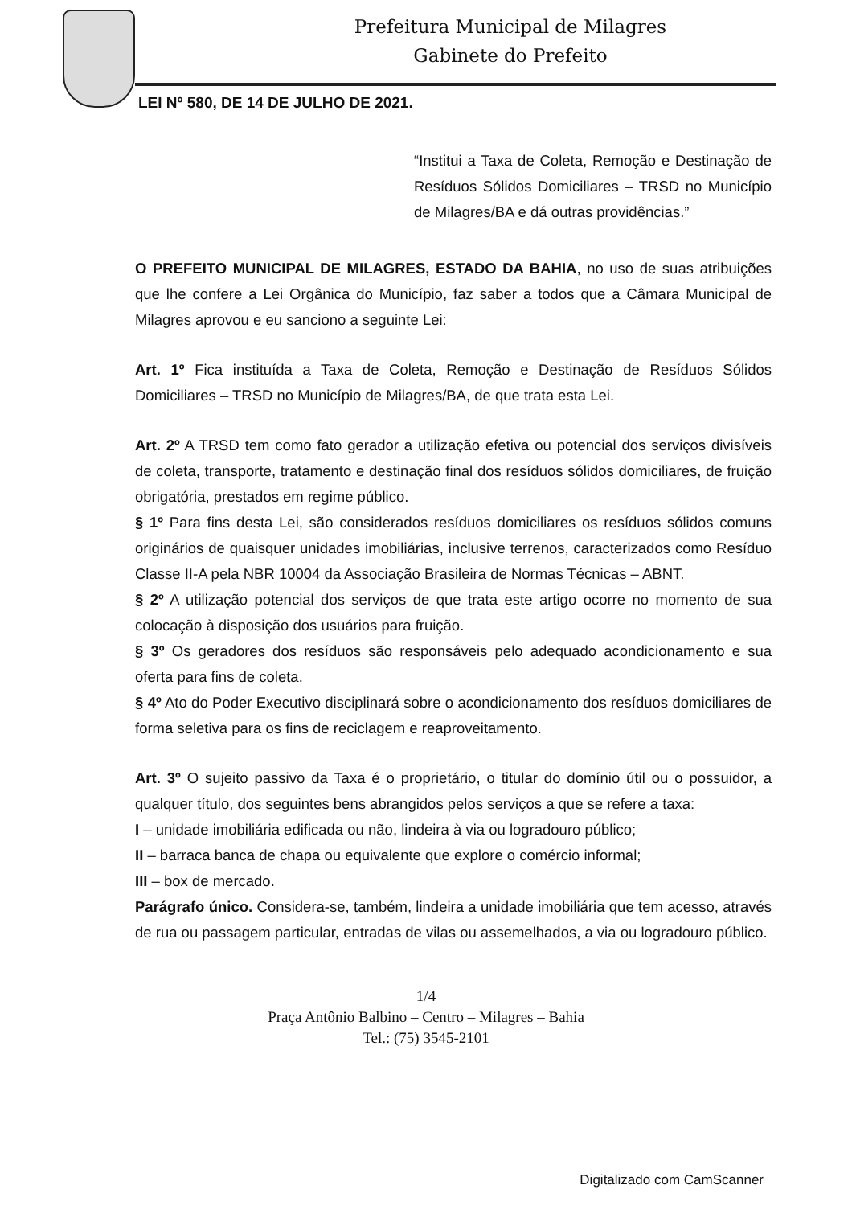Prefeitura Municipal de Milagres
Gabinete do Prefeito
LEI Nº 580, DE 14 DE JULHO DE 2021.
“Institui a Taxa de Coleta, Remoção e Destinação de Resíduos Sólidos Domiciliares – TRSD no Município de Milagres/BA e dá outras providências.”
O PREFEITO MUNICIPAL DE MILAGRES, ESTADO DA BAHIA, no uso de suas atribuições que lhe confere a Lei Orgânica do Município, faz saber a todos que a Câmara Municipal de Milagres aprovou e eu sanciono a seguinte Lei:
Art. 1º Fica instituída a Taxa de Coleta, Remoção e Destinação de Resíduos Sólidos Domiciliares – TRSD no Município de Milagres/BA, de que trata esta Lei.
Art. 2º A TRSD tem como fato gerador a utilização efetiva ou potencial dos serviços divisíveis de coleta, transporte, tratamento e destinação final dos resíduos sólidos domiciliares, de fruição obrigatória, prestados em regime público.
§ 1º Para fins desta Lei, são considerados resíduos domiciliares os resíduos sólidos comuns originários de quaisquer unidades imobiliárias, inclusive terrenos, caracterizados como Resíduo Classe II-A pela NBR 10004 da Associação Brasileira de Normas Técnicas – ABNT.
§ 2º A utilização potencial dos serviços de que trata este artigo ocorre no momento de sua colocação à disposição dos usuários para fruição.
§ 3º Os geradores dos resíduos são responsáveis pelo adequado acondicionamento e sua oferta para fins de coleta.
§ 4º Ato do Poder Executivo disciplinará sobre o acondicionamento dos resíduos domiciliares de forma seletiva para os fins de reciclagem e reaproveitamento.
Art. 3º O sujeito passivo da Taxa é o proprietário, o titular do domínio útil ou o possuidor, a qualquer título, dos seguintes bens abrangidos pelos serviços a que se refere a taxa:
I – unidade imobiliária edificada ou não, lindeira à via ou logradouro público;
II – barraca banca de chapa ou equivalente que explore o comércio informal;
III – box de mercado.
Parágrafo único. Considera-se, também, lindeira a unidade imobiliária que tem acesso, através de rua ou passagem particular, entradas de vilas ou assemelhados, a via ou logradouro público.
1/4
Praça Antônio Balbino – Centro – Milagres – Bahia
Tel.: (75) 3545-2101
Digitalizado com CamScanner